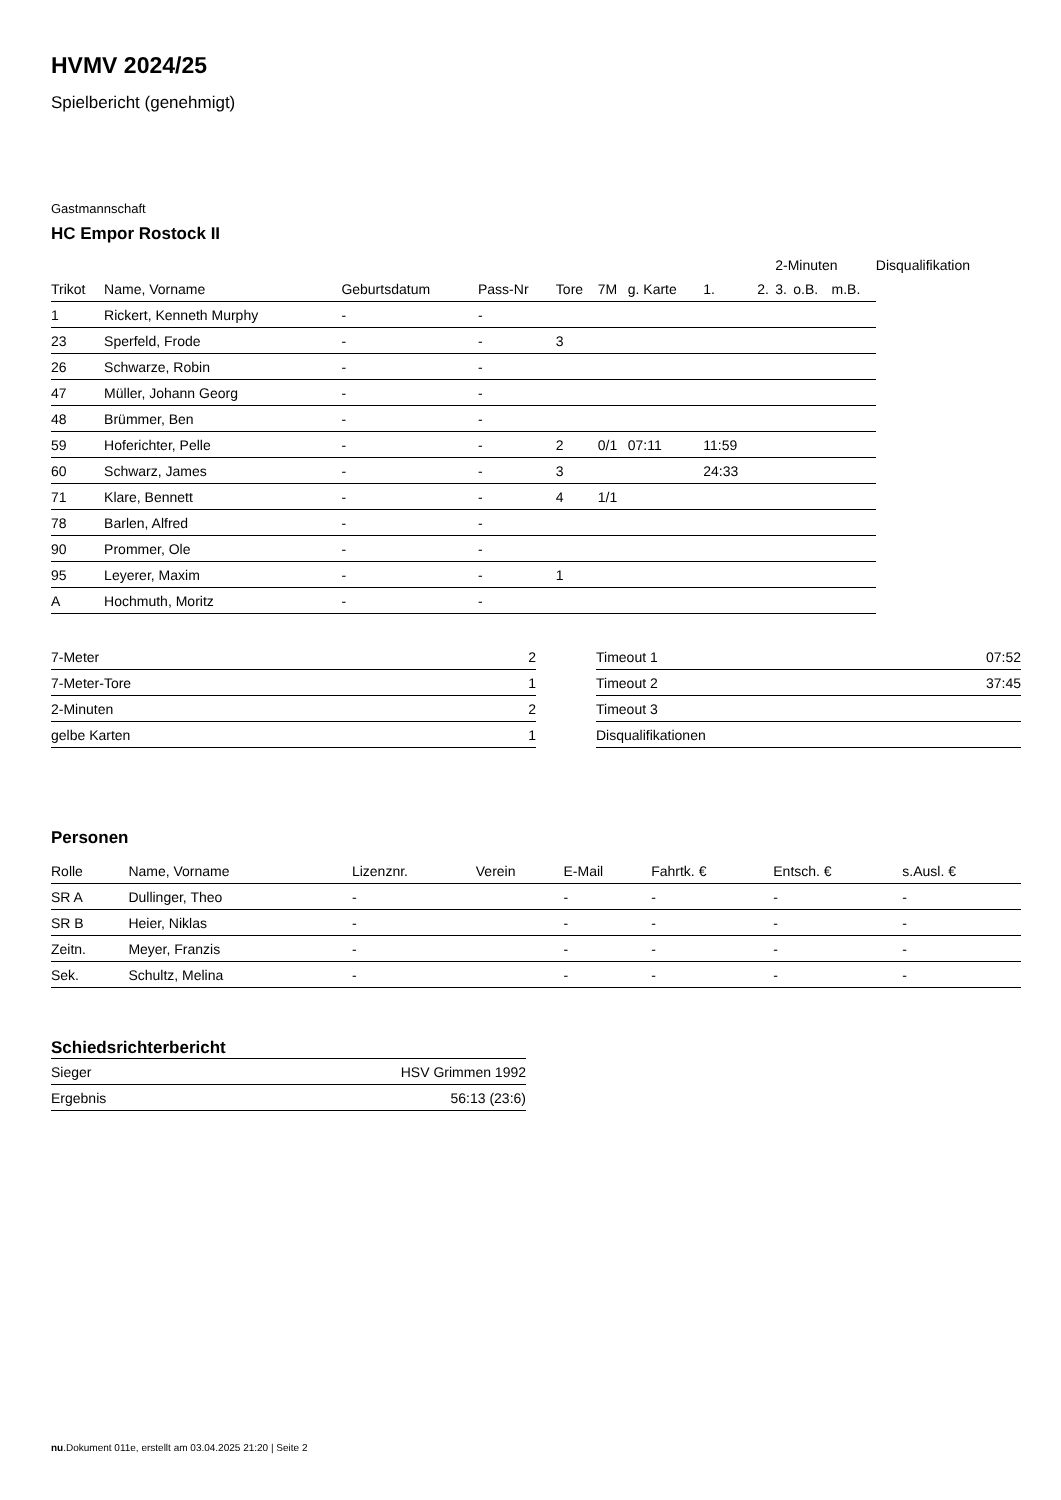HVMV 2024/25
Spielbericht (genehmigt)
Gastmannschaft
HC Empor Rostock II
| | | | | | | | | | 2-Minuten | | | Disqualifikation |
| Trikot | Name, Vorname | Geburtsdatum | Pass-Nr | Tore | 7M | g. Karte | 1. | 2. | 3. | o.B. | m.B. | |
| 1 | Rickert, Kenneth Murphy | - | - | | | | | | | | | |
| 23 | Sperfeld, Frode | - | - | 3 | | | | | | | | |
| 26 | Schwarze, Robin | - | - | | | | | | | | | |
| 47 | Müller, Johann Georg | - | - | | | | | | | | | |
| 48 | Brümmer, Ben | - | - | | | | | | | | | |
| 59 | Hoferichter, Pelle | - | - | 2 | 0/1 | 07:11 | 11:59 | | | | | |
| 60 | Schwarz, James | - | - | 3 | | | 24:33 | | | | | |
| 71 | Klare, Bennett | - | - | 4 | 1/1 | | | | | | | |
| 78 | Barlen, Alfred | - | - | | | | | | | | | |
| 90 | Prommer, Ole | - | - | | | | | | | | | |
| 95 | Leyerer, Maxim | - | - | 1 | | | | | | | | |
| A | Hochmuth, Moritz | - | - | | | | | | | | | |
| 7-Meter | 2 |
| 7-Meter-Tore | 1 |
| 2-Minuten | 2 |
| gelbe Karten | 1 |
| Timeout 1 | 07:52 |
| Timeout 2 | 37:45 |
| Timeout 3 | |
| Disqualifikationen | |
Personen
| Rolle | Name, Vorname | Lizenznr. | Verein | E-Mail | Fahrtk. € | Entsch. € | s.Ausl. € |
| --- | --- | --- | --- | --- | --- | --- | --- |
| SR A | Dullinger, Theo | - | | - | - | - | - |
| SR B | Heier, Niklas | - | | - | - | - | - |
| Zeitn. | Meyer, Franzis | - | | - | - | - | - |
| Sek. | Schultz, Melina | - | | - | - | - | - |
Schiedsrichterbericht
| Sieger | HSV Grimmen 1992 |
| Ergebnis | 56:13 (23:6) |
nu.Dokument 011e, erstellt am 03.04.2025 21:20 | Seite 2